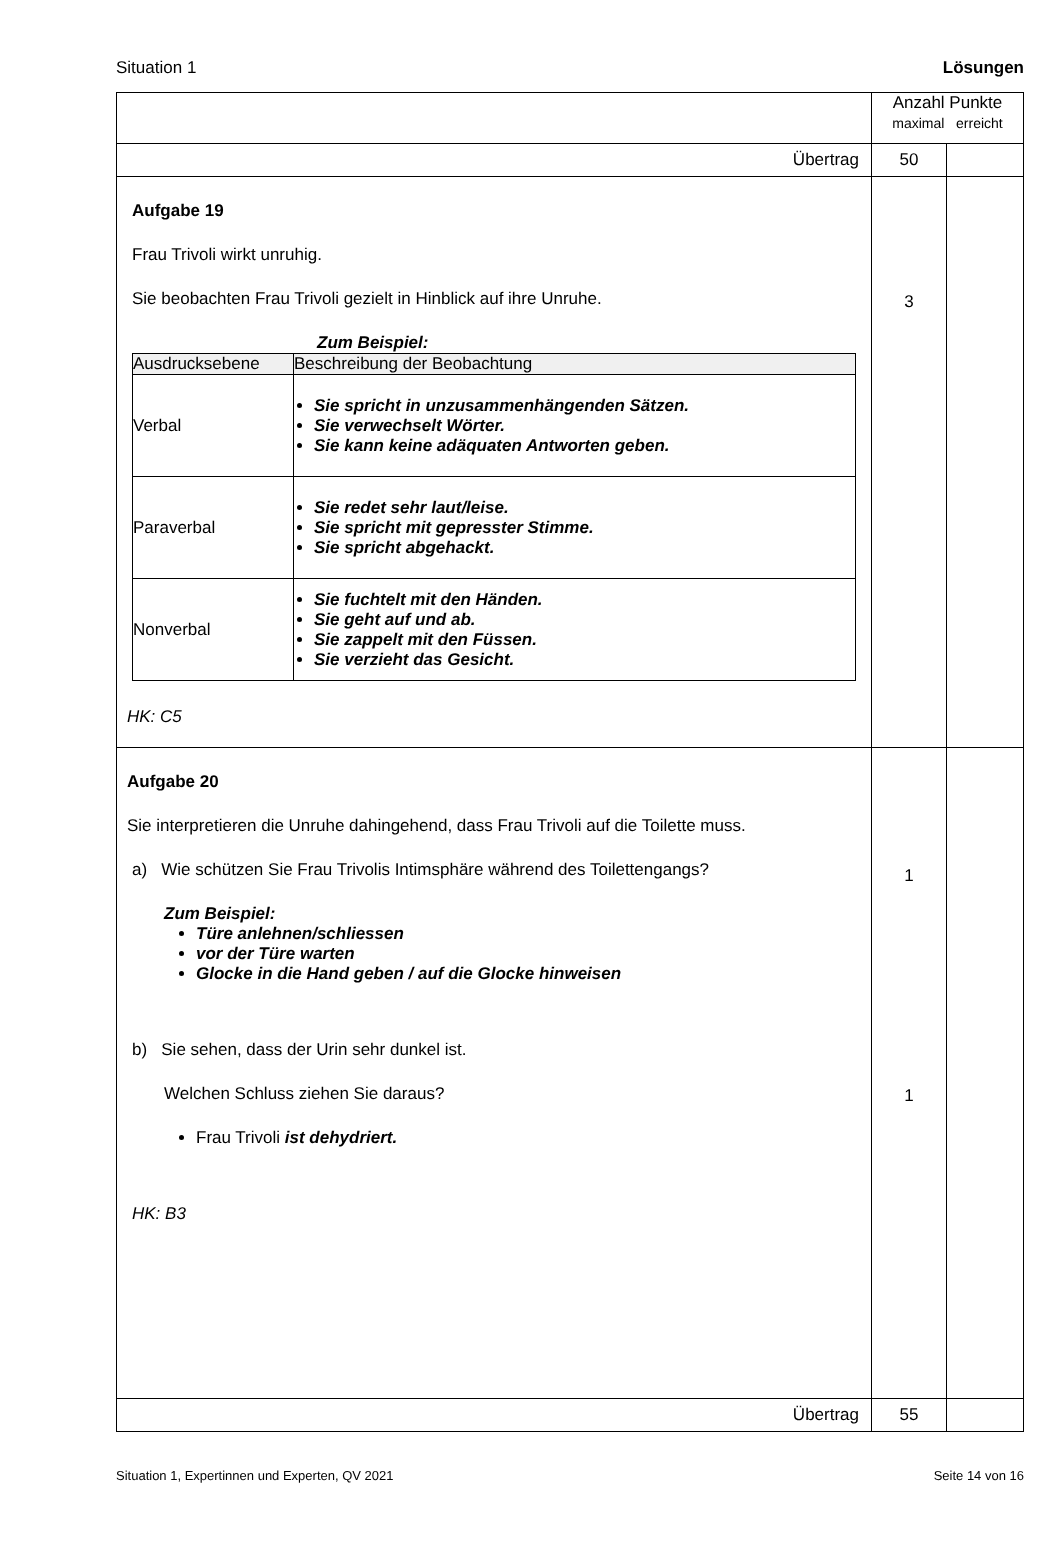Situation 1 Lösungen
| | Anzahl Punkte maximal erreicht | |
| Übertrag | 50 | |
| Aufgabe 19 Frau Trivoli wirkt unruhig. Sie beobachten Frau Trivoli gezielt in Hinblick auf ihre Unruhe. Zum Beispiel: / Ausdrucksebene / Beschreibung der Beobachtung / / Verbal / Sie spricht in unzusammenhängenden Sätzen. Sie verwechselt Wörter. Sie kann keine adäquaten Antworten geben. / / Paraverbal / Sie redet sehr laut/leise. Sie spricht mit gepresster Stimme. Sie spricht abgehackt. / / Nonverbal / Sie fuchtelt mit den Händen. Sie geht auf und ab. Sie zappelt mit den Füssen. Sie verzieht das Gesicht. / HK: C5 | 3 | |
| Aufgabe 20 Sie interpretieren die Unruhe dahingehend, dass Frau Trivoli auf die Toilette muss. a) Wie schützen Sie Frau Trivolis Intimsphäre während des Toilettengangs? Zum Beispiel: Türe anlehnen/schliessen vor der Türe warten Glocke in die Hand geben / auf die Glocke hinweisen b) Sie sehen, dass der Urin sehr dunkel ist. Welchen Schluss ziehen Sie daraus? Frau Trivoli ist dehydriert. HK: B3 | 1 1 | |
| Übertrag | 55 | |
Situation 1, Expertinnen und Experten, QV 2021 Seite 14 von 16